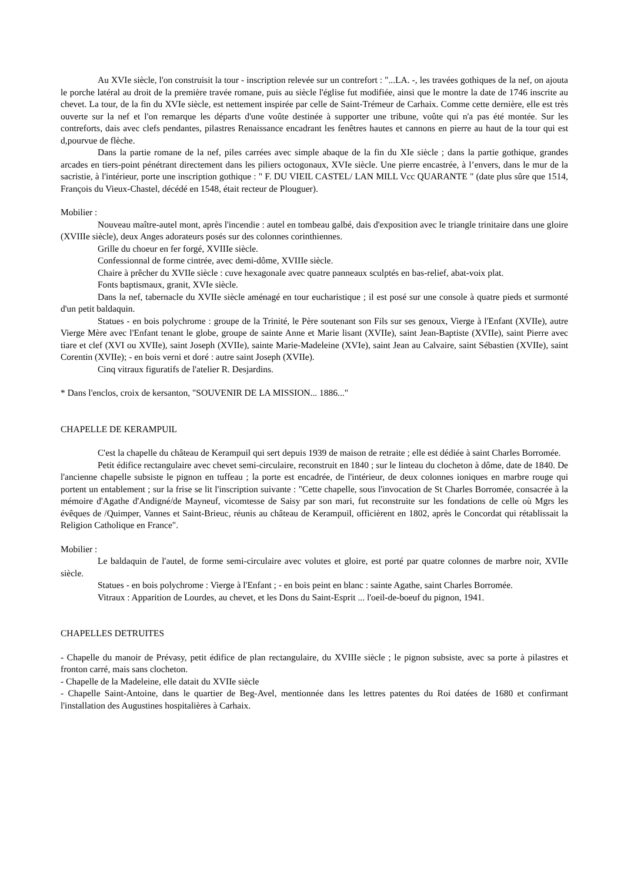Au XVIe siècle, l'on construisit la tour - inscription relevée sur un contrefort : "...LA. -, les travées gothiques de la nef, on ajouta le porche latéral au droit de la première travée romane, puis au siècle l'église fut modifiée, ainsi que le montre la date de 1746 inscrite au chevet. La tour, de la fin du XVIe siècle, est nettement inspirée par celle de Saint-Trémeur de Carhaix. Comme cette dernière, elle est très ouverte sur la nef et l'on remarque les départs d'une voûte destinée à supporter une tribune, voûte qui n'a pas été montée. Sur les contreforts, dais avec clefs pendantes, pilastres Renaissance encadrant les fenêtres hautes et cannons en pierre au haut de la tour qui est d,pourvue de flèche.
Dans la partie romane de la nef, piles carrées avec simple abaque de la fin du XIe siècle ; dans la partie gothique, grandes arcades en tiers-point pénétrant directement dans les piliers octogonaux, XVIe siècle. Une pierre encastrée, à l’envers, dans le mur de la sacristie, à l'intérieur, porte une inscription gothique : " F. DU VIEIL CASTEL/ LAN MILL Vcc QUARANTE " (date plus sûre que 1514, François du Vieux-Chastel, décédé en 1548, était recteur de Plouguer).
Mobilier :
Nouveau maître-autel mont, après l'incendie : autel en tombeau galbé, dais d'exposition avec le triangle trinitaire dans une gloire (XVIIIe siècle), deux Anges adorateurs posés sur des colonnes corinthiennes.
Grille du choeur en fer forgé, XVIIIe siècle.
Confessionnal de forme cintrée, avec demi-dôme, XVIIIe siècle.
Chaire à prêcher du XVIIe siècle : cuve hexagonale avec quatre panneaux sculptés en bas-relief, abat-voix plat.
Fonts baptismaux, granit, XVIe siècle.
Dans la nef, tabernacle du XVIIe siècle aménagé en tour eucharistique ; il est posé sur une console à quatre pieds et surmonté d'un petit baldaquin.
Statues - en bois polychrome : groupe de la Trinité, le Père soutenant son Fils sur ses genoux, Vierge à l'Enfant (XVIIe), autre Vierge Mère avec l'Enfant tenant le globe, groupe de sainte Anne et Marie lisant (XVIIe), saint Jean-Baptiste (XVIIe), saint Pierre avec tiare et clef (XVI ou XVIIe), saint Joseph (XVIIe), sainte Marie-Madeleine (XVIe), saint Jean au Calvaire, saint Sébastien (XVIIe), saint Corentin (XVIIe); - en bois verni et doré : autre saint Joseph (XVIIe).
Cinq vitraux figuratifs de l'atelier R. Desjardins.
* Dans l'enclos, croix de kersanton, "SOUVENIR DE LA MISSION... 1886..."
CHAPELLE DE KERAMPUIL
C'est la chapelle du château de Kerampuil qui sert depuis 1939 de maison de retraite ; elle est dédiée à saint Charles Borromée.
Petit édifice rectangulaire avec chevet semi-circulaire, reconstruit en 1840 ; sur le linteau du clocheton à dôme, date de 1840. De l'ancienne chapelle subsiste le pignon en tuffeau ; la porte est encadrée, de l'intérieur, de deux colonnes ioniques en marbre rouge qui portent un entablement ; sur la frise se lit l'inscription suivante : "Cette chapelle, sous l'invocation de St Charles Borromée, consacrée à la mémoire d'Agathe d'Andigné/de Mayneuf, vicomtesse de Saisy par son mari, fut reconstruite sur les fondations de celle où Mgrs les évêques de /Quimper, Vannes et Saint-Brieuc, réunis au château de Kerampuil, officièrent en 1802, après le Concordat qui rétablissait la Religion Catholique en France".
Mobilier :
Le baldaquin de l'autel, de forme semi-circulaire avec volutes et gloire, est porté par quatre colonnes de marbre noir, XVIIe siècle.
Statues - en bois polychrome : Vierge à l'Enfant ; - en bois peint en blanc : sainte Agathe, saint Charles Borromée.
Vitraux : Apparition de Lourdes, au chevet, et les Dons du Saint-Esprit ... l'oeil-de-boeuf du pignon, 1941.
CHAPELLES DETRUITES
- Chapelle du manoir de Prévasy, petit édifice de plan rectangulaire, du XVIIIe siècle ; le pignon subsiste, avec sa porte à pilastres et fronton carré, mais sans clocheton.
- Chapelle de la Madeleine, elle datait du XVIIe siècle
- Chapelle Saint-Antoine, dans le quartier de Beg-Avel, mentionnée dans les lettres patentes du Roi datées de 1680 et confirmant l'installation des Augustines hospitalières à Carhaix.